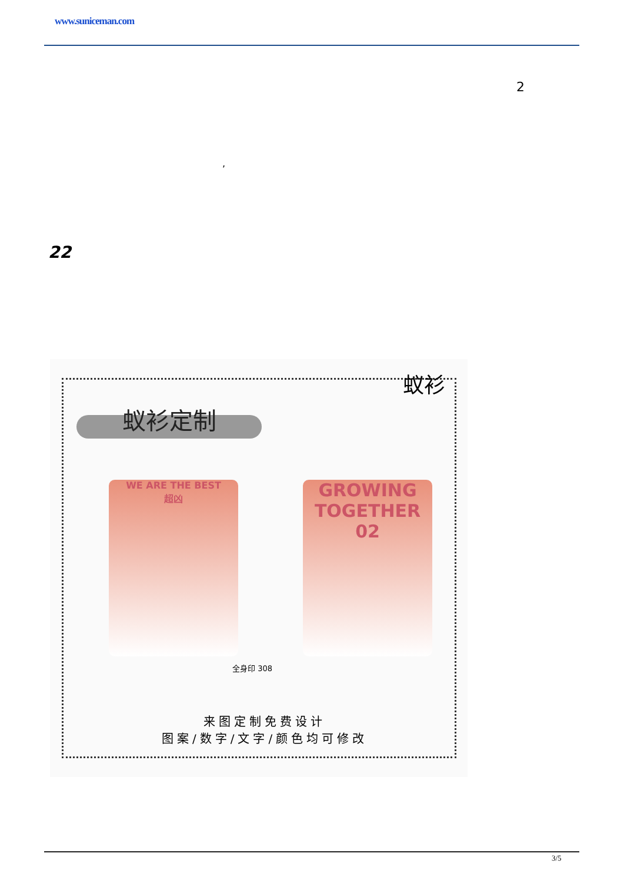www.suniceman.com
2
,
22
蚁衫
蚁衫定制
WE ARE THE BEST
超凶
GROWING
TOGETHER
02
全身印 308
来图定制免费设计
图案/数字/文字/颜色均可修改
3/5